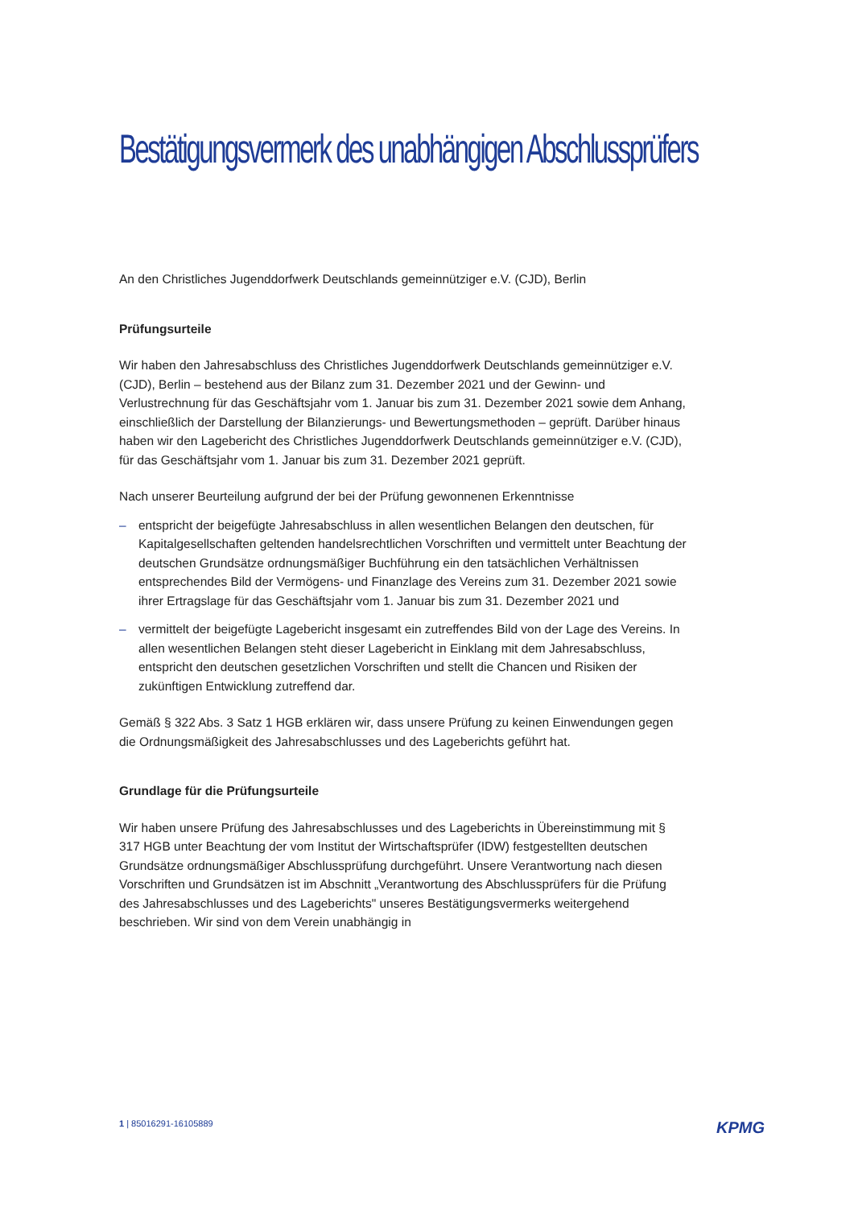Bestätigungsvermerk des unabhängigen Abschlussprüfers
An den Christliches Jugenddorfwerk Deutschlands gemeinnütziger e.V. (CJD), Berlin
Prüfungsurteile
Wir haben den Jahresabschluss des Christliches Jugenddorfwerk Deutschlands gemeinnütziger e.V. (CJD), Berlin – bestehend aus der Bilanz zum 31. Dezember 2021 und der Gewinn- und Verlustrechnung für das Geschäftsjahr vom 1. Januar bis zum 31. Dezember 2021 sowie dem Anhang, einschließlich der Darstellung der Bilanzierungs- und Bewertungsmethoden – geprüft. Darüber hinaus haben wir den Lagebericht des Christliches Jugenddorfwerk Deutschlands gemeinnütziger e.V. (CJD), für das Geschäftsjahr vom 1. Januar bis zum 31. Dezember 2021 geprüft.
Nach unserer Beurteilung aufgrund der bei der Prüfung gewonnenen Erkenntnisse
– entspricht der beigefügte Jahresabschluss in allen wesentlichen Belangen den deutschen, für Kapitalgesellschaften geltenden handelsrechtlichen Vorschriften und vermittelt unter Beachtung der deutschen Grundsätze ordnungsmäßiger Buchführung ein den tatsächlichen Verhältnissen entsprechendes Bild der Vermögens- und Finanzlage des Vereins zum 31. Dezember 2021 sowie ihrer Ertragslage für das Geschäftsjahr vom 1. Januar bis zum 31. Dezember 2021 und
– vermittelt der beigefügte Lagebericht insgesamt ein zutreffendes Bild von der Lage des Vereins. In allen wesentlichen Belangen steht dieser Lagebericht in Einklang mit dem Jahresabschluss, entspricht den deutschen gesetzlichen Vorschriften und stellt die Chancen und Risiken der zukünftigen Entwicklung zutreffend dar.
Gemäß § 322 Abs. 3 Satz 1 HGB erklären wir, dass unsere Prüfung zu keinen Einwendungen gegen die Ordnungsmäßigkeit des Jahresabschlusses und des Lageberichts geführt hat.
Grundlage für die Prüfungsurteile
Wir haben unsere Prüfung des Jahresabschlusses und des Lageberichts in Übereinstimmung mit § 317 HGB unter Beachtung der vom Institut der Wirtschaftsprüfer (IDW) festgestellten deutschen Grundsätze ordnungsmäßiger Abschlussprüfung durchgeführt. Unsere Verantwortung nach diesen Vorschriften und Grundsätzen ist im Abschnitt „Verantwortung des Abschlussprüfers für die Prüfung des Jahresabschlusses und des Lageberichts" unseres Bestätigungsvermerks weitergehend beschrieben. Wir sind von dem Verein unabhängig in
1 | 85016291-16105889 KPMG